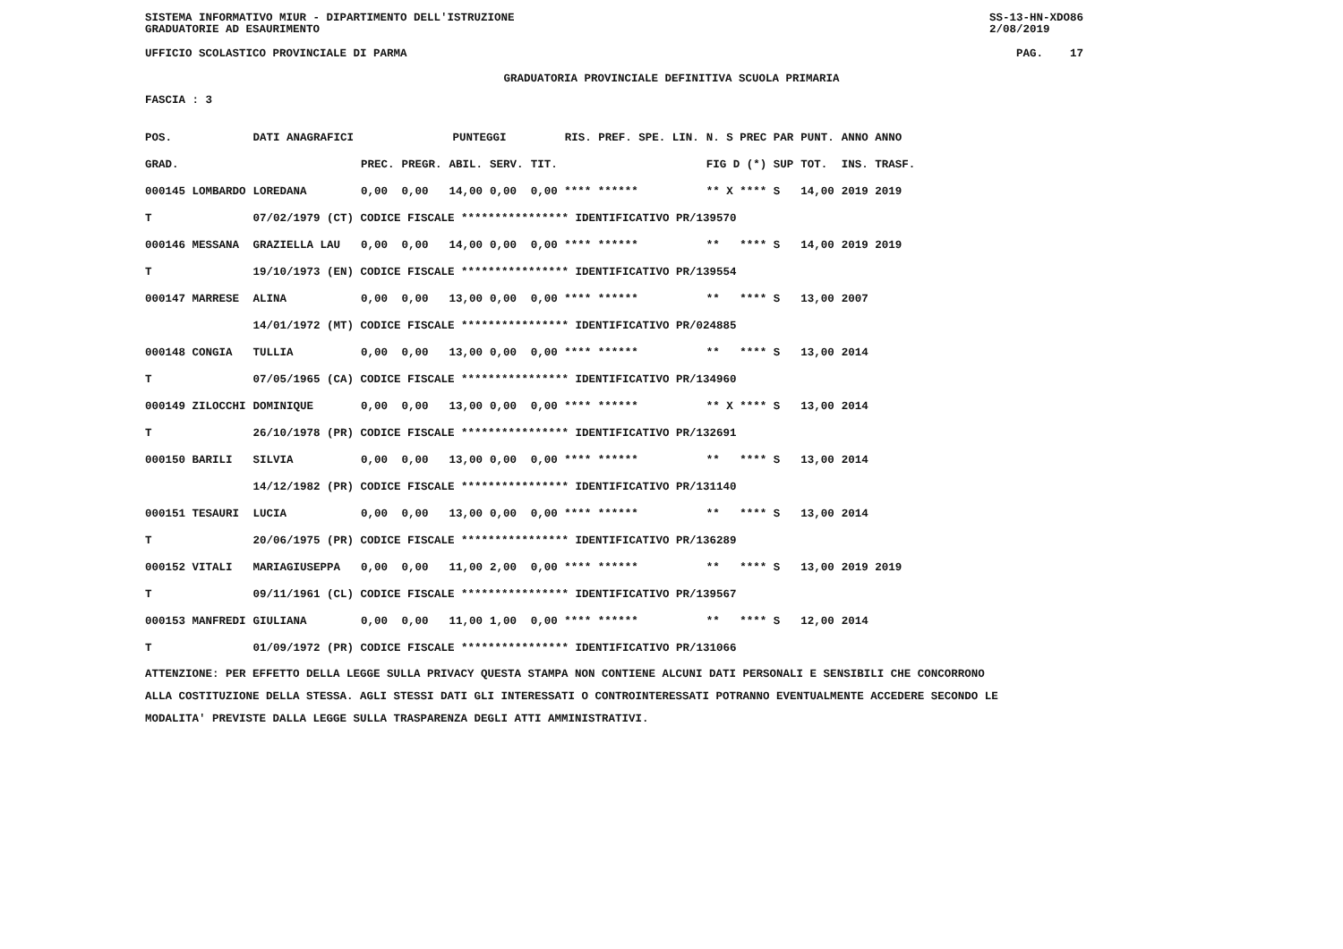SISTEMA INFORMATIVO MIUR - DIPARTIMENTO DELL'ISTRUZIONE
GRADUATORIE AD ESAURIMENTO SS-13-HN-XDO86
2/08/2019
UFFICIO SCOLASTICO PROVINCIALE DI PARMA PAG. 17
GRADUATORIA PROVINCIALE DEFINITIVA SCUOLA PRIMARIA
FASCIA : 3
| POS. | DATI ANAGRAFICI | | | PUNTEGGI | | | | RIS. PREF. SPE. LIN. | N. S PREC PAR | PUNT. | ANNO ANNO |
| GRAD. | | | PREC. | PREGR. | ABIL. | SERV. | TIT. | | FIG D (*) SUP | TOT. | INS. TRASF. |
| 000145 LOMBARDO | | LOREDANA | 0,00 | 0,00 | 14,00 | 0,00 | 0,00 **** ****** | | ** X **** S | 14,00 | 2019 2019 |
| T | 07/02/1979 (CT) CODICE FISCALE **************** IDENTIFICATIVO PR/139570 | | | | | | | | | | |
| 000146 MESSANA | | GRAZIELLA LAU | 0,00 | 0,00 | 14,00 | 0,00 | 0,00 **** ****** | | ** **** S | 14,00 | 2019 2019 |
| T | 19/10/1973 (EN) CODICE FISCALE **************** IDENTIFICATIVO PR/139554 | | | | | | | | | | |
| 000147 MARRESE | | ALINA | 0,00 | 0,00 | 13,00 | 0,00 | 0,00 **** ****** | | ** **** S | 13,00 | 2007 |
| | 14/01/1972 (MT) CODICE FISCALE **************** IDENTIFICATIVO PR/024885 | | | | | | | | | | |
| 000148 CONGIA | | TULLIA | 0,00 | 0,00 | 13,00 | 0,00 | 0,00 **** ****** | | ** **** S | 13,00 | 2014 |
| T | 07/05/1965 (CA) CODICE FISCALE **************** IDENTIFICATIVO PR/134960 | | | | | | | | | | |
| 000149 ZILOCCHI | | DOMINIQUE | 0,00 | 0,00 | 13,00 | 0,00 | 0,00 **** ****** | | ** X **** S | 13,00 | 2014 |
| T | 26/10/1978 (PR) CODICE FISCALE **************** IDENTIFICATIVO PR/132691 | | | | | | | | | | |
| 000150 BARILI | | SILVIA | 0,00 | 0,00 | 13,00 | 0,00 | 0,00 **** ****** | | ** **** S | 13,00 | 2014 |
| | 14/12/1982 (PR) CODICE FISCALE **************** IDENTIFICATIVO PR/131140 | | | | | | | | | | |
| 000151 TESAURI | | LUCIA | 0,00 | 0,00 | 13,00 | 0,00 | 0,00 **** ****** | | ** **** S | 13,00 | 2014 |
| T | 20/06/1975 (PR) CODICE FISCALE **************** IDENTIFICATIVO PR/136289 | | | | | | | | | | |
| 000152 VITALI | | MARIAGIUSEPPA | 0,00 | 0,00 | 11,00 | 2,00 | 0,00 **** ****** | | ** **** S | 13,00 | 2019 2019 |
| T | 09/11/1961 (CL) CODICE FISCALE **************** IDENTIFICATIVO PR/139567 | | | | | | | | | | |
| 000153 MANFREDI | | GIULIANA | 0,00 | 0,00 | 11,00 | 1,00 | 0,00 **** ****** | | ** **** S | 12,00 | 2014 |
| T | 01/09/1972 (PR) CODICE FISCALE **************** IDENTIFICATIVO PR/131066 | | | | | | | | | | |
ATTENZIONE: PER EFFETTO DELLA LEGGE SULLA PRIVACY QUESTA STAMPA NON CONTIENE ALCUNI DATI PERSONALI E SENSIBILI CHE CONCORRONO
ALLA COSTITUZIONE DELLA STESSA. AGLI STESSI DATI GLI INTERESSATI O CONTROINTERESSATI POTRANNO EVENTUALMENTE ACCEDERE SECONDO LE
MODALITA' PREVISTE DALLA LEGGE SULLA TRASPARENZA DEGLI ATTI AMMINISTRATIVI.